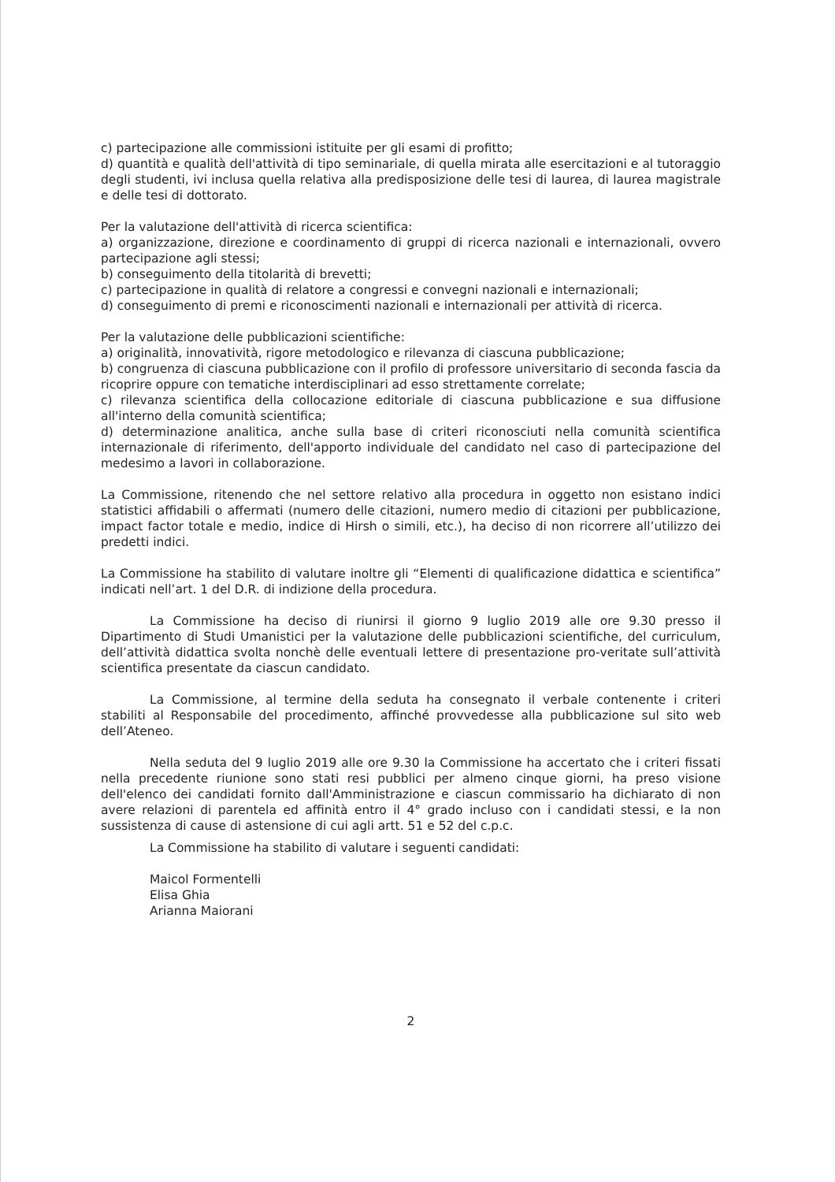c) partecipazione alle commissioni istituite per gli esami di profitto;
d) quantità e qualità dell'attività di tipo seminariale, di quella mirata alle esercitazioni e al tutoraggio degli studenti, ivi inclusa quella relativa alla predisposizione delle tesi di laurea, di laurea magistrale e delle tesi di dottorato.
Per la valutazione dell'attività di ricerca scientifica:
a) organizzazione, direzione e coordinamento di gruppi di ricerca nazionali e internazionali, ovvero partecipazione agli stessi;
b) conseguimento della titolarità di brevetti;
c) partecipazione in qualità di relatore a congressi e convegni nazionali e internazionali;
d) conseguimento di premi e riconoscimenti nazionali e internazionali per attività di ricerca.
Per la valutazione delle pubblicazioni scientifiche:
a) originalità, innovatività, rigore metodologico e rilevanza di ciascuna pubblicazione;
b) congruenza di ciascuna pubblicazione con il profilo di professore universitario di seconda fascia da ricoprire oppure con tematiche interdisciplinari ad esso strettamente correlate;
c) rilevanza scientifica della collocazione editoriale di ciascuna pubblicazione e sua diffusione all'interno della comunità scientifica;
d) determinazione analitica, anche sulla base di criteri riconosciuti nella comunità scientifica internazionale di riferimento, dell'apporto individuale del candidato nel caso di partecipazione del medesimo a lavori in collaborazione.
La Commissione, ritenendo che nel settore relativo alla procedura in oggetto non esistano indici statistici affidabili o affermati (numero delle citazioni, numero medio di citazioni per pubblicazione, impact factor totale e medio, indice di Hirsh o simili, etc.), ha deciso di non ricorrere all’utilizzo dei predetti indici.
La Commissione ha stabilito di valutare inoltre gli “Elementi di qualificazione didattica e scientifica” indicati nell’art. 1 del D.R. di indizione della procedura.
La Commissione ha deciso di riunirsi il giorno 9 luglio 2019 alle ore 9.30 presso il Dipartimento di Studi Umanistici per la valutazione delle pubblicazioni scientifiche, del curriculum, dell’attività didattica svolta nonchè delle eventuali lettere di presentazione pro-veritate sull’attività scientifica presentate da ciascun candidato.
La Commissione, al termine della seduta ha consegnato il verbale contenente i criteri stabiliti al Responsabile del procedimento, affinché provvedesse alla pubblicazione sul sito web dell’Ateneo.
Nella seduta del 9 luglio 2019 alle ore 9.30 la Commissione ha accertato che i criteri fissati nella precedente riunione sono stati resi pubblici per almeno cinque giorni, ha preso visione dell'elenco dei candidati fornito dall'Amministrazione e ciascun commissario ha dichiarato di non avere relazioni di parentela ed affinità entro il 4° grado incluso con i candidati stessi, e la non sussistenza di cause di astensione di cui agli artt. 51 e 52 del c.p.c.
La Commissione ha stabilito di valutare i seguenti candidati:
Maicol Formentelli
Elisa Ghia
Arianna Maiorani
2